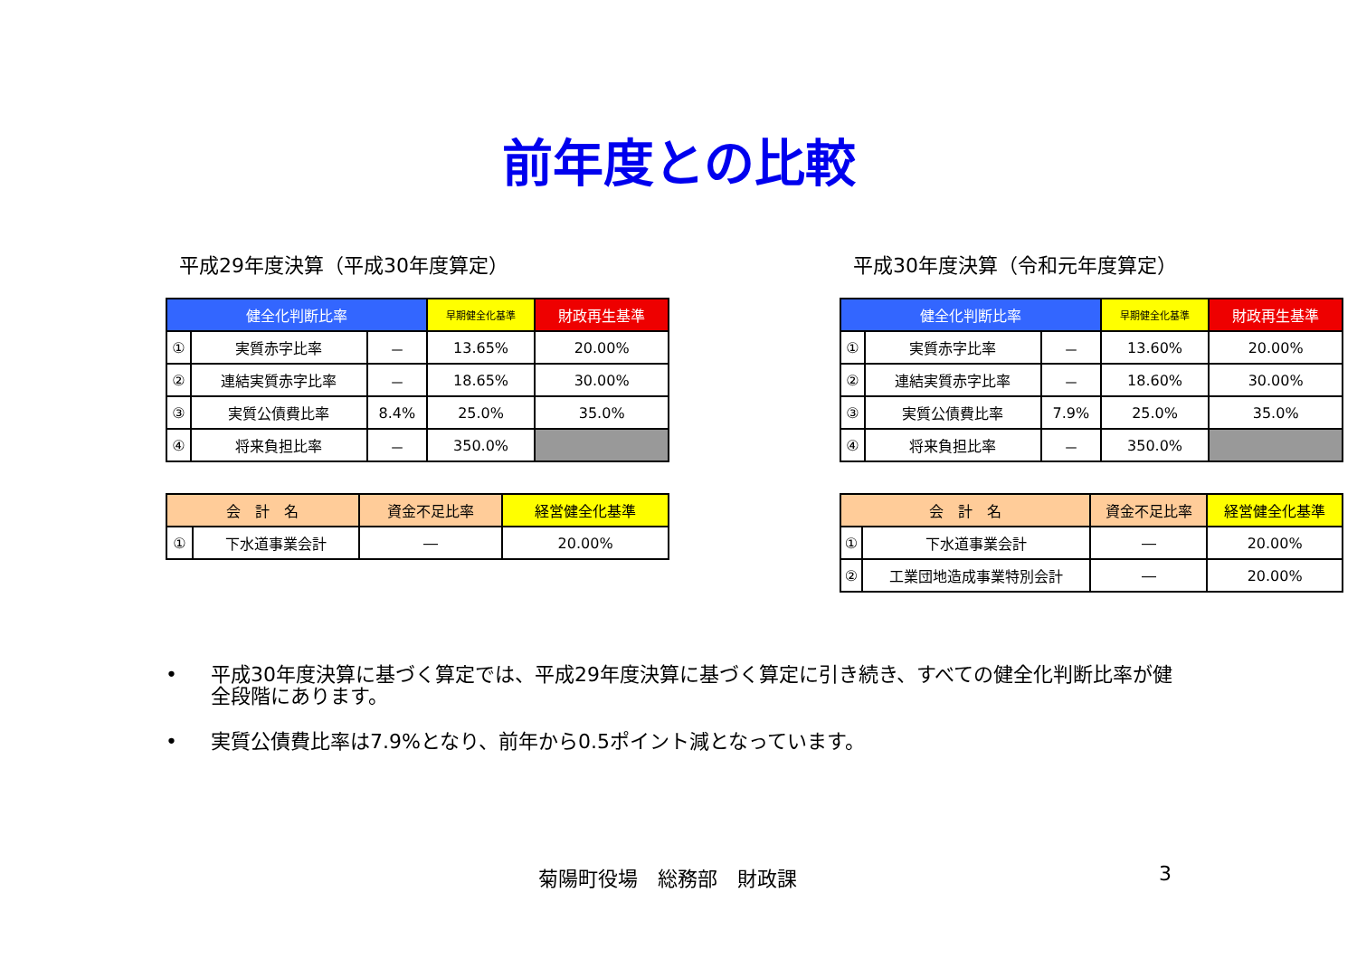前年度との比較
平成29年度決算（平成30年度算定）
| 健全化判断比率 | | | 早期健全化基準 | 財政再生基準 |
| --- | --- | --- | --- | --- |
| ① | 実質赤字比率 | － | 13.65% | 20.00% |
| ② | 連結実質赤字比率 | － | 18.65% | 30.00% |
| ③ | 実質公債費比率 | 8.4% | 25.0% | 35.0% |
| ④ | 将来負担比率 | － | 350.0% | |
| 会 計 名 | | 資金不足比率 | 経営健全化基準 |
| --- | --- | --- | --- |
| ① | 下水道事業会計 | ― | 20.00% |
平成30年度決算（令和元年度算定）
| 健全化判断比率 | | | 早期健全化基準 | 財政再生基準 |
| --- | --- | --- | --- | --- |
| ① | 実質赤字比率 | － | 13.60% | 20.00% |
| ② | 連結実質赤字比率 | － | 18.60% | 30.00% |
| ③ | 実質公債費比率 | 7.9% | 25.0% | 35.0% |
| ④ | 将来負担比率 | － | 350.0% | |
| 会 計 名 | | 資金不足比率 | 経営健全化基準 |
| --- | --- | --- | --- |
| ① | 下水道事業会計 | ― | 20.00% |
| ② | 工業団地造成事業特別会計 | ― | 20.00% |
• 平成30年度決算に基づく算定では、平成29年度決算に基づく算定に引き続き、すべての健全化判断比率が健全段階にあります。
• 実質公債費比率は7.9%となり、前年から0.5ポイント減となっています。
菊陽町役場　総務部　財政課 3